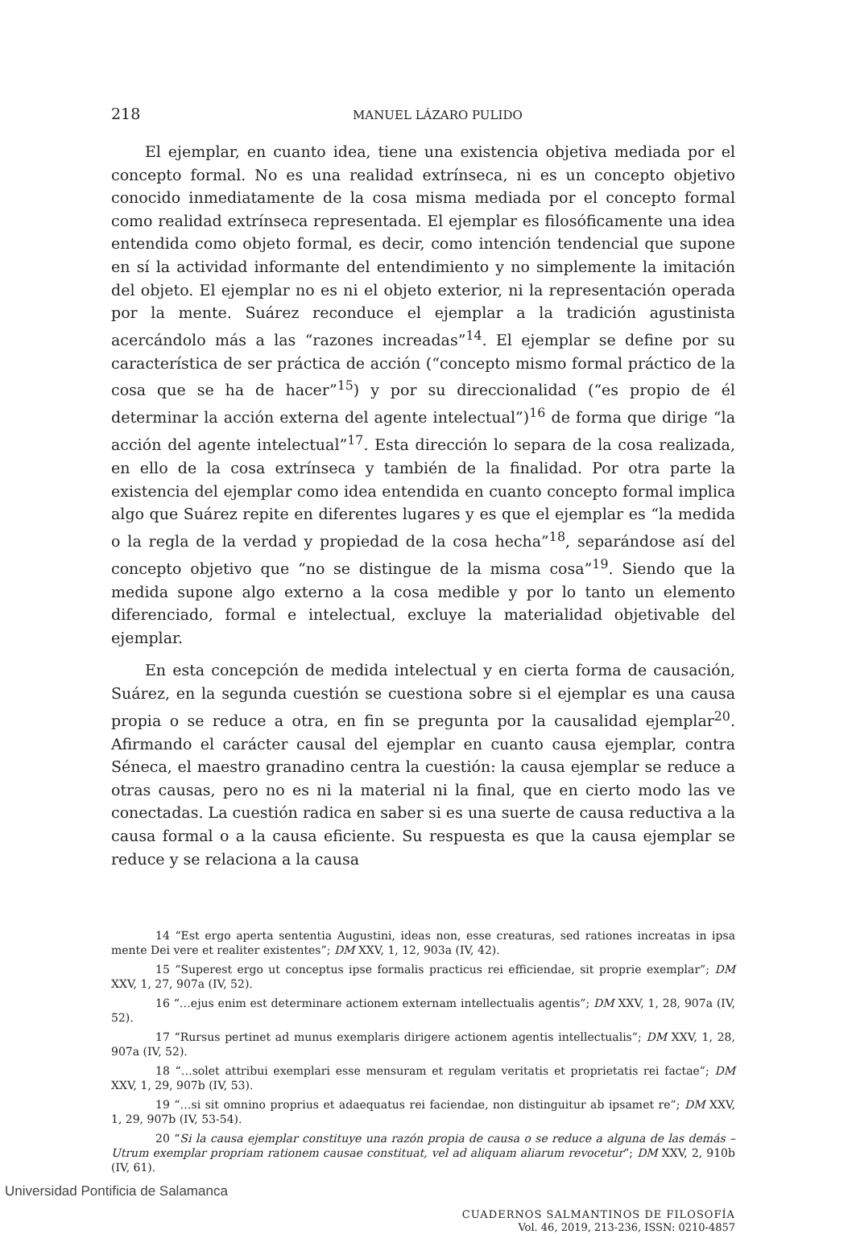218 MANUEL LÁZARO PULIDO
El ejemplar, en cuanto idea, tiene una existencia objetiva mediada por el concepto formal. No es una realidad extrínseca, ni es un concepto objetivo conocido inmediatamente de la cosa misma mediada por el concepto formal como realidad extrínseca representada. El ejemplar es filosóficamente una idea entendida como objeto formal, es decir, como intención tendencial que supone en sí la actividad informante del entendimiento y no simplemente la imitación del objeto. El ejemplar no es ni el objeto exterior, ni la representación operada por la mente. Suárez reconduce el ejemplar a la tradición agustinista acercándolo más a las “razones increadas”<sup>14</sup>. El ejemplar se define por su característica de ser práctica de acción (“concepto mismo formal práctico de la cosa que se ha de hacer”<sup>15</sup>) y por su direccionalidad (“es propio de él determinar la acción externa del agente intelectual”)<sup>16</sup> de forma que dirige “la acción del agente intelectual”<sup>17</sup>. Esta dirección lo separa de la cosa realizada, en ello de la cosa extrínseca y también de la finalidad. Por otra parte la existencia del ejemplar como idea entendida en cuanto concepto formal implica algo que Suárez repite en diferentes lugares y es que el ejemplar es “la medida o la regla de la verdad y propiedad de la cosa hecha”<sup>18</sup>, separándose así del concepto objetivo que “no se distingue de la misma cosa”<sup>19</sup>. Siendo que la medida supone algo externo a la cosa medible y por lo tanto un elemento diferenciado, formal e intelectual, excluye la materialidad objetivable del ejemplar.
En esta concepción de medida intelectual y en cierta forma de causación, Suárez, en la segunda cuestión se cuestiona sobre si el ejemplar es una causa propia o se reduce a otra, en fin se pregunta por la causalidad ejemplar<sup>20</sup>. Afirmando el carácter causal del ejemplar en cuanto causa ejemplar, contra Séneca, el maestro granadino centra la cuestión: la causa ejemplar se reduce a otras causas, pero no es ni la material ni la final, que en cierto modo las ve conectadas. La cuestión radica en saber si es una suerte de causa reductiva a la causa formal o a la causa eficiente. Su respuesta es que la causa ejemplar se reduce y se relaciona a la causa
14 “Est ergo aperta sententia Augustini, ideas non, esse creaturas, sed rationes increatas in ipsa mente Dei vere et realiter existentes”; DM XXV, 1, 12, 903a (IV, 42).
15 “Superest ergo ut conceptus ipse formalis practicus rei efficiendae, sit proprie exemplar”; DM XXV, 1, 27, 907a (IV, 52).
16 “…ejus enim est determinare actionem externam intellectualis agentis”; DM XXV, 1, 28, 907a (IV, 52).
17 “Rursus pertinet ad munus exemplaris dirigere actionem agentis intellectualis”; DM XXV, 1, 28, 907a (IV, 52).
18 “…solet attribui exemplari esse mensuram et regulam veritatis et proprietatis rei factae”; DM XXV, 1, 29, 907b (IV, 53).
19 “…si sit omnino proprius et adaequatus rei faciendae, non distinguitur ab ipsamet re”; DM XXV, 1, 29, 907b (IV, 53-54).
20 “Si la causa ejemplar constituye una razón propia de causa o se reduce a alguna de las demás – Utrum exemplar propriam rationem causae constituat, vel ad aliquam aliarum revocetur”; DM XXV, 2, 910b (IV, 61).
CUADERNOS SALMANTINOS DE FILOSOFÍA
Vol. 46, 2019, 213-236, ISSN: 0210-4857
Universidad Pontificia de Salamanca